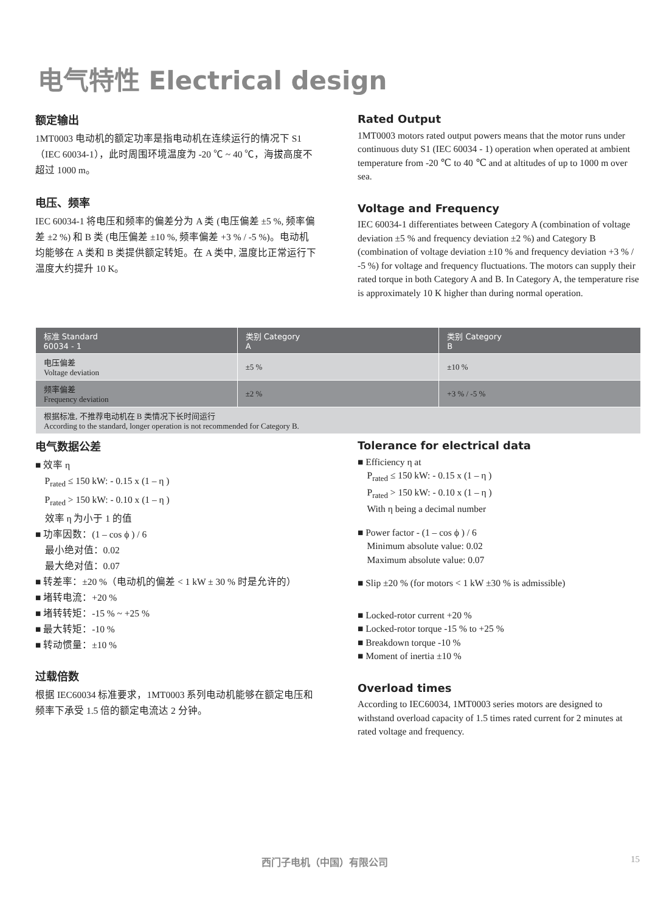电气特性 Electrical design
额定输出
1MT0003 电动机的额定功率是指电动机在连续运行的情况下 S1（IEC 60034-1），此时周围环境温度为 -20 ℃ ~ 40 ℃，海拔高度不超过 1000 m。
电压、频率
IEC 60034-1 将电压和频率的偏差分为 A 类 (电压偏差 ±5 %, 频率偏差 ±2 %) 和 B 类 (电压偏差 ±10 %, 频率偏差 +3 % / -5 %)。电动机均能够在 A 类和 B 类提供额定转矩。在 A 类中, 温度比正常运行下温度大约提升 10 K。
Rated Output
1MT0003 motors rated output powers means that the motor runs under continuous duty S1 (IEC 60034 - 1) operation when operated at ambient temperature from -20 ℃ to 40 ℃ and at altitudes of up to 1000 m over sea.
Voltage and Frequency
IEC 60034-1 differentiates between Category A (combination of voltage deviation ±5 % and frequency deviation ±2 %) and Category B (combination of voltage deviation ±10 % and frequency deviation +3 % / -5 %) for voltage and frequency fluctuations. The motors can supply their rated torque in both Category A and B. In Category A, the temperature rise is approximately 10 K higher than during normal operation.
| 标准 Standard 60034 - 1 | 类别 Category A | 类别 Category B |
| --- | --- | --- |
| 电压偏差 Voltage deviation | ±5 % | ±10 % |
| 频率偏差 Frequency deviation | ±2 % | +3 % / -5 % |
| 根据标准, 不推荐电动机在 B 类情况下长时间运行 According to the standard, longer operation is not recommended for Category B. | | |
电气数据公差
■ 效率 η
P<sub>rated</sub> ≤ 150 kW: - 0.15 x (1 – η )
P<sub>rated</sub> > 150 kW: - 0.10 x (1 – η )
效率 η 为小于 1 的值
■ 功率因数：(1 – cos ϕ ) / 6
最小绝对值：0.02
最大绝对值：0.07
■ 转差率：±20 %（电动机的偏差 < 1 kW ± 30 % 时是允许的）
■ 堵转电流：+20 %
■ 堵转转矩：-15 % ~ +25 %
■ 最大转矩：-10 %
■ 转动惯量：±10 %
过载倍数
根据 IEC60034 标准要求，1MT0003 系列电动机能够在额定电压和频率下承受 1.5 倍的额定电流达 2 分钟。
Tolerance for electrical data
■ Efficiency η at
P<sub>rated</sub> ≤ 150 kW: - 0.15 x (1 – η )
P<sub>rated</sub> > 150 kW: - 0.10 x (1 – η )
With η being a decimal number
■ Power factor - (1 – cos ϕ ) / 6
Minimum absolute value: 0.02
Maximum absolute value: 0.07
■ Slip ±20 % (for motors < 1 kW ±30 % is admissible)
■ Locked-rotor current +20 %
■ Locked-rotor torque -15 % to +25 %
■ Breakdown torque -10 %
■ Moment of inertia ±10 %
Overload times
According to IEC60034, 1MT0003 series motors are designed to withstand overload capacity of 1.5 times rated current for 2 minutes at rated voltage and frequency.
西门子电机（中国）有限公司 15